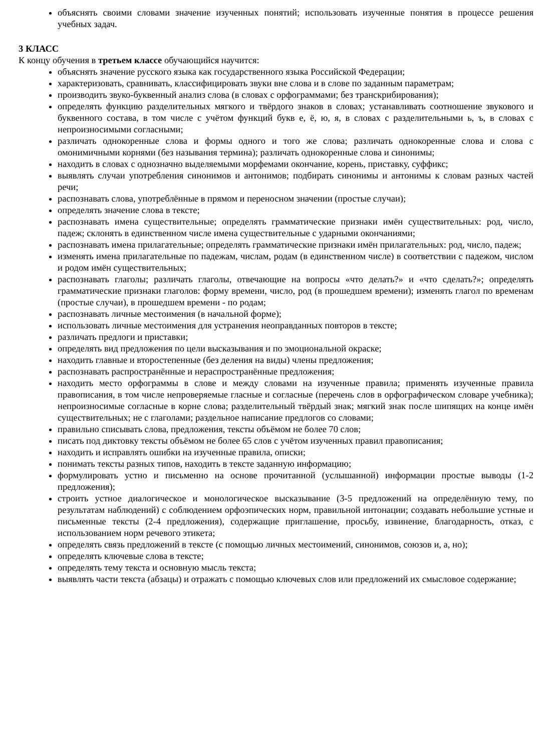объяснять своими словами значение изученных понятий; использовать изученные понятия в процессе решения учебных задач.
3 КЛАСС
К концу обучения в третьем классе обучающийся научится:
объяснять значение русского языка как государственного языка Российской Федерации;
характеризовать, сравнивать, классифицировать звуки вне слова и в слове по заданным параметрам;
производить звуко-буквенный анализ слова (в словах с орфограммами; без транскрибирования);
определять функцию разделительных мягкого и твёрдого знаков в словах; устанавливать соотношение звукового и буквенного состава, в том числе с учётом функций букв е, ё, ю, я, в словах с разделительными ь, ъ, в словах с непроизносимыми согласными;
различать однокоренные слова и формы одного и того же слова; различать однокоренные слова и слова с омонимичными корнями (без называния термина); различать однокоренные слова и синонимы;
находить в словах с однозначно выделяемыми морфемами окончание, корень, приставку, суффикс;
выявлять случаи употребления синонимов и антонимов; подбирать синонимы и антонимы к словам разных частей речи;
распознавать слова, употреблённые в прямом и переносном значении (простые случаи);
определять значение слова в тексте;
распознавать имена существительные; определять грамматические признаки имён существительных: род, число, падеж; склонять в единственном числе имена существительные с ударными окончаниями;
распознавать имена прилагательные; определять грамматические признаки имён прилагательных: род, число, падеж;
изменять имена прилагательные по падежам, числам, родам (в единственном числе) в соответствии с падежом, числом и родом имён существительных;
распознавать глаголы; различать глаголы, отвечающие на вопросы «что делать?» и «что сделать?»; определять грамматические признаки глаголов: форму времени, число, род (в прошедшем времени); изменять глагол по временам (простые случаи), в прошедшем времени - по родам;
распознавать личные местоимения (в начальной форме);
использовать личные местоимения для устранения неоправданных повторов в тексте;
различать предлоги и приставки;
определять вид предложения по цели высказывания и по эмоциональной окраске;
находить главные и второстепенные (без деления на виды) члены предложения;
распознавать распространённые и нераспространённые предложения;
находить место орфограммы в слове и между словами на изученные правила; применять изученные правила правописания, в том числе непроверяемые гласные и согласные (перечень слов в орфографическом словаре учебника); непроизносимые согласные в корне слова; разделительный твёрдый знак; мягкий знак после шипящих на конце имён существительных; не с глаголами; раздельное написание предлогов со словами;
правильно списывать слова, предложения, тексты объёмом не более 70 слов;
писать под диктовку тексты объёмом не более 65 слов с учётом изученных правил правописания;
находить и исправлять ошибки на изученные правила, описки;
понимать тексты разных типов, находить в тексте заданную информацию;
формулировать устно и письменно на основе прочитанной (услышанной) информации простые выводы (1-2 предложения);
строить устное диалогическое и монологическое высказывание (3-5 предложений на определённую тему, по результатам наблюдений) с соблюдением орфоэпических норм, правильной интонации; создавать небольшие устные и письменные тексты (2-4 предложения), содержащие приглашение, просьбу, извинение, благодарность, отказ, с использованием норм речевого этикета;
определять связь предложений в тексте (с помощью личных местоимений, синонимов, союзов и, а, но);
определять ключевые слова в тексте;
определять тему текста и основную мысль текста;
выявлять части текста (абзацы) и отражать с помощью ключевых слов или предложений их смысловое содержание;